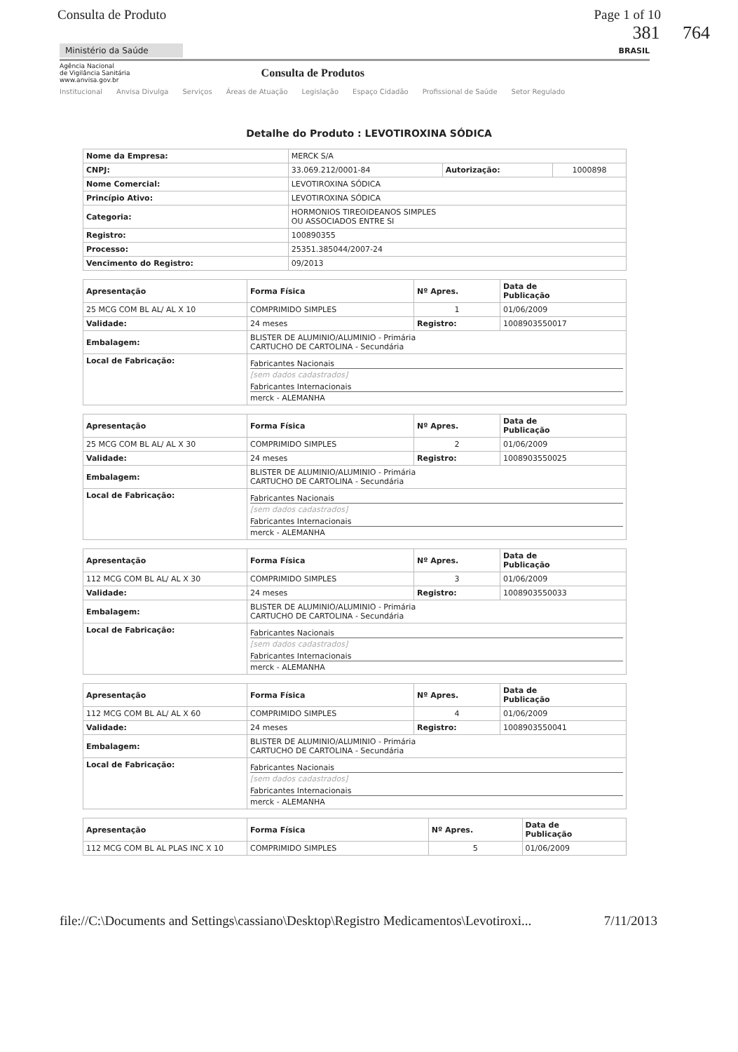Consulta de Produto Page 1 of 10
381 764
Ministério da Saúde
BRASIL
Agência Nacional
de Vigilância Sanitária
www.anvisa.gov.br
Consulta de Produtos
Institucional Anvisa Divulga Serviços Áreas de Atuação Legislação Espaço Cidadão Profissional de Saúde Setor Regulado
Detalhe do Produto : LEVOTIROXINA SÓDICA
| Nome da Empresa: | MERCK S/A | | |
| CNPJ: | 33.069.212/0001-84 | Autorização: | 1000898 |
| Nome Comercial: | LEVOTIROXINA SÓDICA | | |
| Princípio Ativo: | LEVOTIROXINA SÓDICA | | |
| Categoria: | HORMONIOS TIREOIDEANOS SIMPLES OU ASSOCIADOS ENTRE SI | | |
| Registro: | 100890355 | | |
| Processo: | 25351.385044/2007-24 | | |
| Vencimento do Registro: | 09/2013 | | |
| Apresentação | Forma Física | Nº Apres. | Data de Publicação |
| --- | --- | --- | --- |
| 25 MCG COM BL AL/ AL X 10 | COMPRIMIDO SIMPLES | 1 | 01/06/2009 |
| Validade: | 24 meses | Registro: | 1008903550017 |
| Embalagem: | BLISTER DE ALUMINIO/ALUMINIO - Primária CARTUCHO DE CARTOLINA - Secundária | | |
| Local de Fabricação: | Fabricantes Nacionais [sem dados cadastrados] Fabricantes Internacionais merck - ALEMANHA | | |
| Apresentação | Forma Física | Nº Apres. | Data de Publicação |
| --- | --- | --- | --- |
| 25 MCG COM BL AL/ AL X 30 | COMPRIMIDO SIMPLES | 2 | 01/06/2009 |
| Validade: | 24 meses | Registro: | 1008903550025 |
| Embalagem: | BLISTER DE ALUMINIO/ALUMINIO - Primária CARTUCHO DE CARTOLINA - Secundária | | |
| Local de Fabricação: | Fabricantes Nacionais [sem dados cadastrados] Fabricantes Internacionais merck - ALEMANHA | | |
| Apresentação | Forma Física | Nº Apres. | Data de Publicação |
| --- | --- | --- | --- |
| 112 MCG COM BL AL/ AL X 30 | COMPRIMIDO SIMPLES | 3 | 01/06/2009 |
| Validade: | 24 meses | Registro: | 1008903550033 |
| Embalagem: | BLISTER DE ALUMINIO/ALUMINIO - Primária CARTUCHO DE CARTOLINA - Secundária | | |
| Local de Fabricação: | Fabricantes Nacionais [sem dados cadastrados] Fabricantes Internacionais merck - ALEMANHA | | |
| Apresentação | Forma Física | Nº Apres. | Data de Publicação |
| --- | --- | --- | --- |
| 112 MCG COM BL AL/ AL X 60 | COMPRIMIDO SIMPLES | 4 | 01/06/2009 |
| Validade: | 24 meses | Registro: | 1008903550041 |
| Embalagem: | BLISTER DE ALUMINIO/ALUMINIO - Primária CARTUCHO DE CARTOLINA - Secundária | | |
| Local de Fabricação: | Fabricantes Nacionais [sem dados cadastrados] Fabricantes Internacionais merck - ALEMANHA | | |
| Apresentação | Forma Física | Nº Apres. | Data de Publicação |
| --- | --- | --- | --- |
| 112 MCG COM BL AL PLAS INC X 10 | COMPRIMIDO SIMPLES | 5 | 01/06/2009 |
file://C:\Documents and Settings\cassiano\Desktop\Registro Medicamentos\Levotiroxi... 7/11/2013